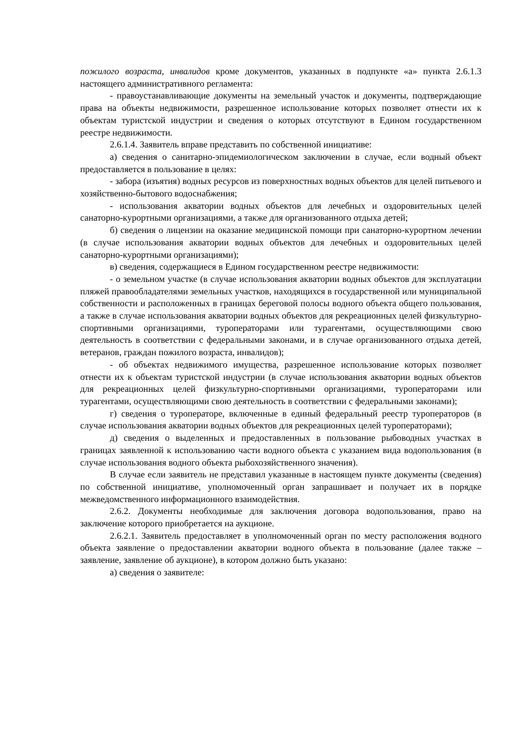пожилого возраста, инвалидов кроме документов, указанных в подпункте «а» пункта 2.6.1.3 настоящего административного регламента:
- правоустанавливающие документы на земельный участок и документы, подтверждающие права на объекты недвижимости, разрешенное использование которых позволяет отнести их к объектам туристской индустрии и сведения о которых отсутствуют в Едином государственном реестре недвижимости.
2.6.1.4. Заявитель вправе представить по собственной инициативе:
а) сведения о санитарно-эпидемиологическом заключении в случае, если водный объект предоставляется в пользование в целях:
- забора (изъятия) водных ресурсов из поверхностных водных объектов для целей питьевого и хозяйственно-бытового водоснабжения;
- использования акватории водных объектов для лечебных и оздоровительных целей санаторно-курортными организациями, а также для организованного отдыха детей;
б) сведения о лицензии на оказание медицинской помощи при санаторно-курортном лечении (в случае использования акватории водных объектов для лечебных и оздоровительных целей санаторно-курортными организациями);
в) сведения, содержащиеся в Едином государственном реестре недвижимости:
- о земельном участке (в случае использования акватории водных объектов для эксплуатации пляжей правообладателями земельных участков, находящихся в государственной или муниципальной собственности и расположенных в границах береговой полосы водного объекта общего пользования, а также в случае использования акватории водных объектов для рекреационных целей физкультурно-спортивными организациями, туроператорами или турагентами, осуществляющими свою деятельность в соответствии с федеральными законами, и в случае организованного отдыха детей, ветеранов, граждан пожилого возраста, инвалидов);
- об объектах недвижимого имущества, разрешенное использование которых позволяет отнести их к объектам туристской индустрии (в случае использования акватории водных объектов для рекреационных целей физкультурно-спортивными организациями, туроператорами или турагентами, осуществляющими свою деятельность в соответствии с федеральными законами);
г) сведения о туроператоре, включенные в единый федеральный реестр туроператоров (в случае использования акватории водных объектов для рекреационных целей туроператорами);
д) сведения о выделенных и предоставленных в пользование рыбоводных участках в границах заявленной к использованию части водного объекта с указанием вида водопользования (в случае использования водного объекта рыбохозяйственного значения).
В случае если заявитель не представил указанные в настоящем пункте документы (сведения) по собственной инициативе, уполномоченный орган запрашивает и получает их в порядке межведомственного информационного взаимодействия.
2.6.2. Документы необходимые для заключения договора водопользования, право на заключение которого приобретается на аукционе.
2.6.2.1. Заявитель предоставляет в уполномоченный орган по месту расположения водного объекта заявление о предоставлении акватории водного объекта в пользование (далее также – заявление, заявление об аукционе), в котором должно быть указано:
а) сведения о заявителе: